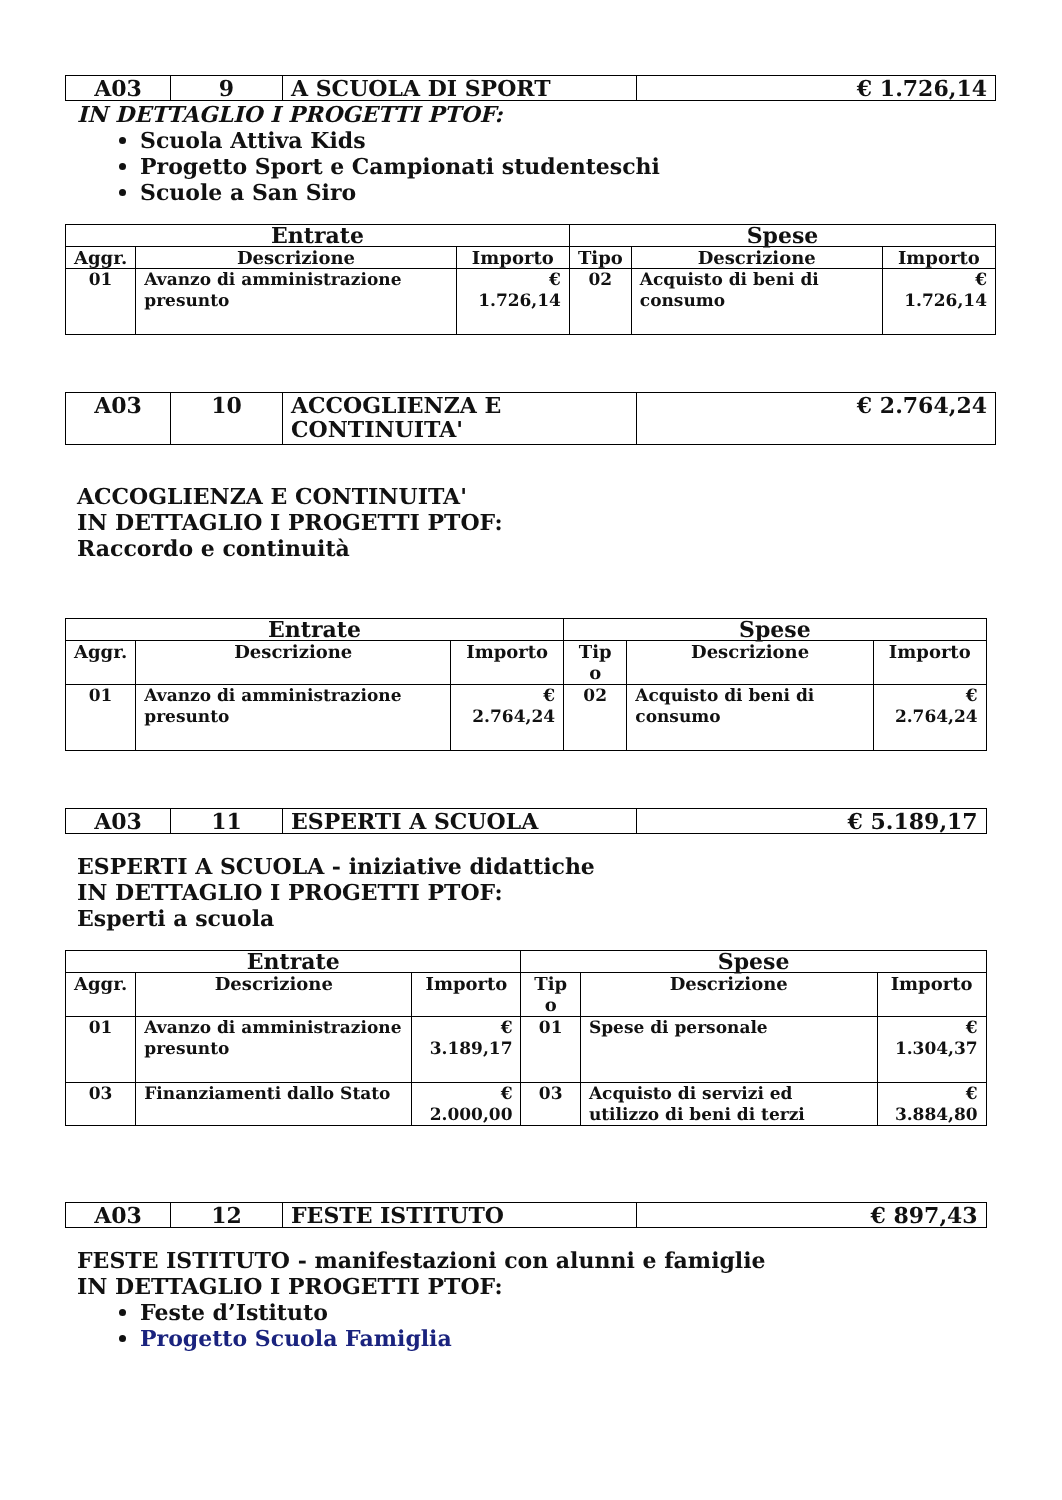| A03 | 9 | A SCUOLA DI SPORT | € 1.726,14 |
IN DETTAGLIO I PROGETTI PTOF:
Scuola Attiva Kids
Progetto Sport e Campionati studenteschi
Scuole a San Siro
| Entrate | | | Spese | | |
| --- | --- | --- | --- | --- | --- |
| Aggr. | Descrizione | Importo | Tipo | Descrizione | Importo |
| 01 | Avanzo di amministrazione presunto | € 1.726,14 | 02 | Acquisto di beni di consumo | € 1.726,14 |
| A03 | 10 | ACCOGLIENZA E CONTINUITA' | € 2.764,24 |
ACCOGLIENZA E CONTINUITA'
IN DETTAGLIO I PROGETTI PTOF:
Raccordo e continuità
| Entrate | | | Spese | | |
| --- | --- | --- | --- | --- | --- |
| Aggr. | Descrizione | Importo | Tip o | Descrizione | Importo |
| 01 | Avanzo di amministrazione presunto | € 2.764,24 | 02 | Acquisto di beni di consumo | € 2.764,24 |
| A03 | 11 | ESPERTI A SCUOLA | € 5.189,17 |
ESPERTI A SCUOLA - iniziative didattiche
IN DETTAGLIO I PROGETTI PTOF:
Esperti a scuola
| Entrate | | | Spese | | |
| --- | --- | --- | --- | --- | --- |
| Aggr. | Descrizione | Importo | Tip o | Descrizione | Importo |
| 01 | Avanzo di amministrazione presunto | € 3.189,17 | 01 | Spese di personale | € 1.304,37 |
| 03 | Finanziamenti dallo Stato | € 2.000,00 | 03 | Acquisto di servizi ed utilizzo di beni di terzi | € 3.884,80 |
| A03 | 12 | FESTE ISTITUTO | € 897,43 |
FESTE ISTITUTO - manifestazioni con alunni e famiglie
IN DETTAGLIO I PROGETTI PTOF:
Feste d’Istituto
Progetto Scuola Famiglia